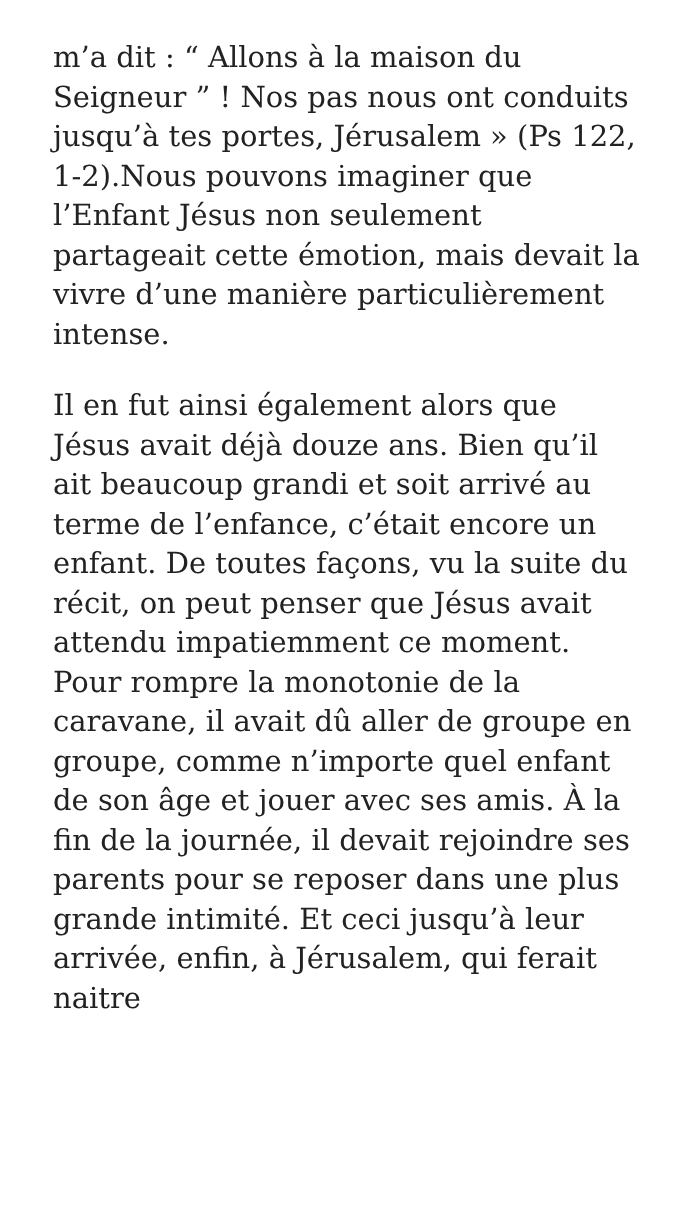m’a dit : “ Allons à la maison du Seigneur ” ! Nos pas nous ont conduits jusqu’à tes portes, Jérusalem » (Ps 122, 1-2).Nous pouvons imaginer que l’Enfant Jésus non seulement partageait cette émotion, mais devait la vivre d’une manière particulièrement intense.
Il en fut ainsi également alors que Jésus avait déjà douze ans. Bien qu’il ait beaucoup grandi et soit arrivé au terme de l’enfance, c’était encore un enfant. De toutes façons, vu la suite du récit, on peut penser que Jésus avait attendu impatiemment ce moment. Pour rompre la monotonie de la caravane, il avait dû aller de groupe en groupe, comme n’importe quel enfant de son âge et jouer avec ses amis. À la fin de la journée, il devait rejoindre ses parents pour se reposer dans une plus grande intimité. Et ceci jusqu’à leur arrivée, enfin, à Jérusalem, qui ferait naitre